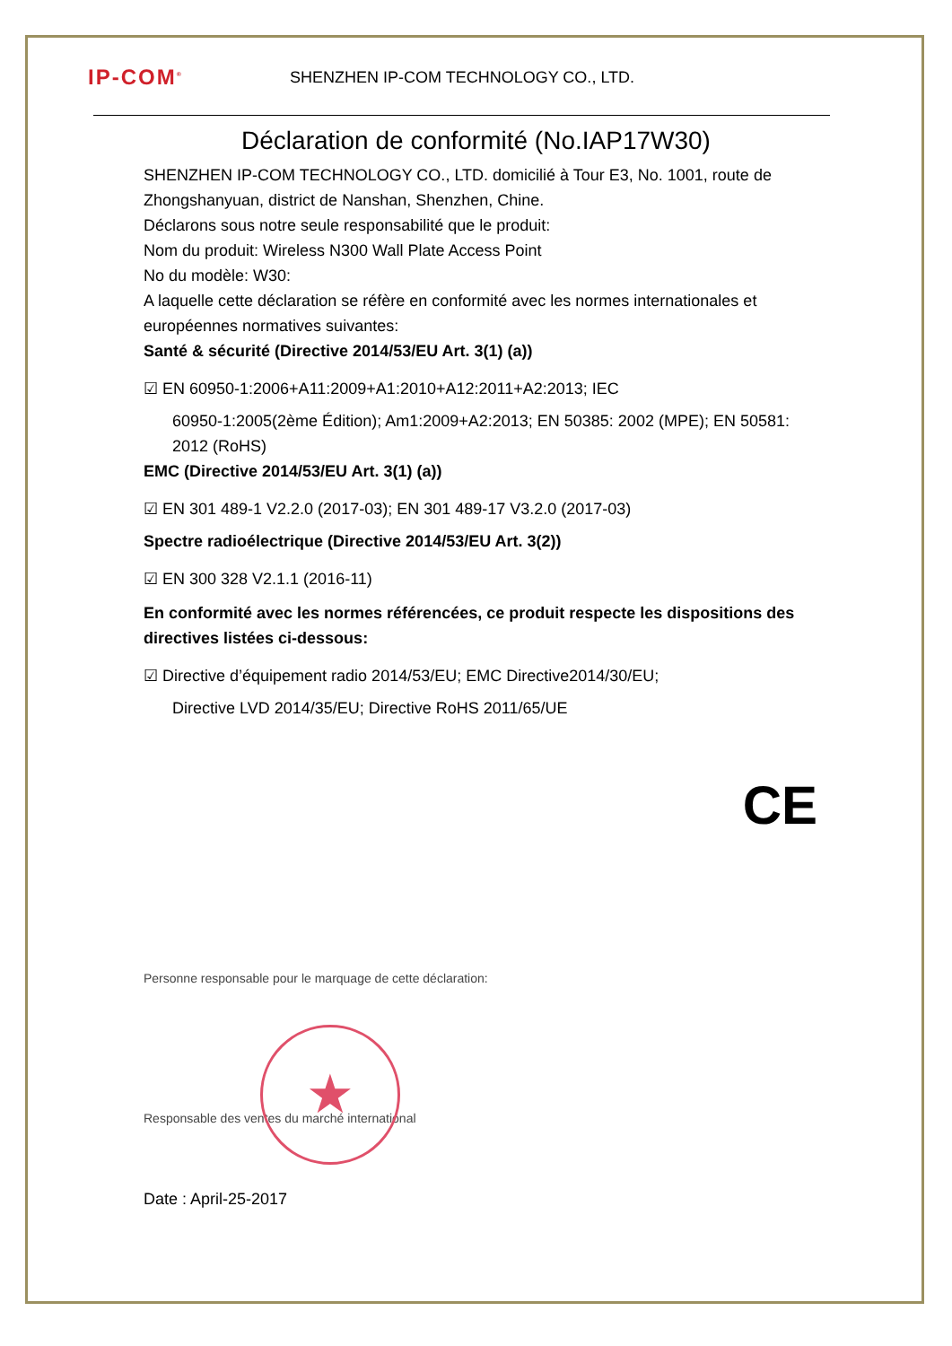IP-COM<sup>®</sup>
SHENZHEN IP-COM TECHNOLOGY CO., LTD.
Déclaration de conformité (No.IAP17W30)
SHENZHEN IP-COM TECHNOLOGY CO., LTD. domicilié à Tour E3, No. 1001, route de Zhongshanyuan, district de Nanshan, Shenzhen, Chine.
Déclarons sous notre seule responsabilité que le produit:
Nom du produit: Wireless N300 Wall Plate Access Point
No du modèle: W30:
A laquelle cette déclaration se réfère en conformité avec les normes internationales et européennes normatives suivantes:
Santé & sécurité (Directive 2014/53/EU Art. 3(1) (a))
☑ EN 60950-1:2006+A11:2009+A1:2010+A12:2011+A2:2013; IEC
60950-1:2005(2ème Édition); Am1:2009+A2:2013; EN 50385: 2002 (MPE); EN 50581: 2012 (RoHS)
EMC (Directive 2014/53/EU Art. 3(1) (a))
☑ EN 301 489-1 V2.2.0 (2017-03); EN 301 489-17 V3.2.0 (2017-03)
Spectre radioélectrique (Directive 2014/53/EU Art. 3(2))
☑ EN 300 328 V2.1.1 (2016-11)
En conformité avec les normes référencées, ce produit respecte les dispositions des directives listées ci-dessous:
☑ Directive d’équipement radio 2014/53/EU; EMC Directive2014/30/EU;
Directive LVD 2014/35/EU; Directive RoHS 2011/65/UE
CE
Personne responsable pour le marquage de cette déclaration:
★
Responsable des ventes du marché international
Date : April-25-2017